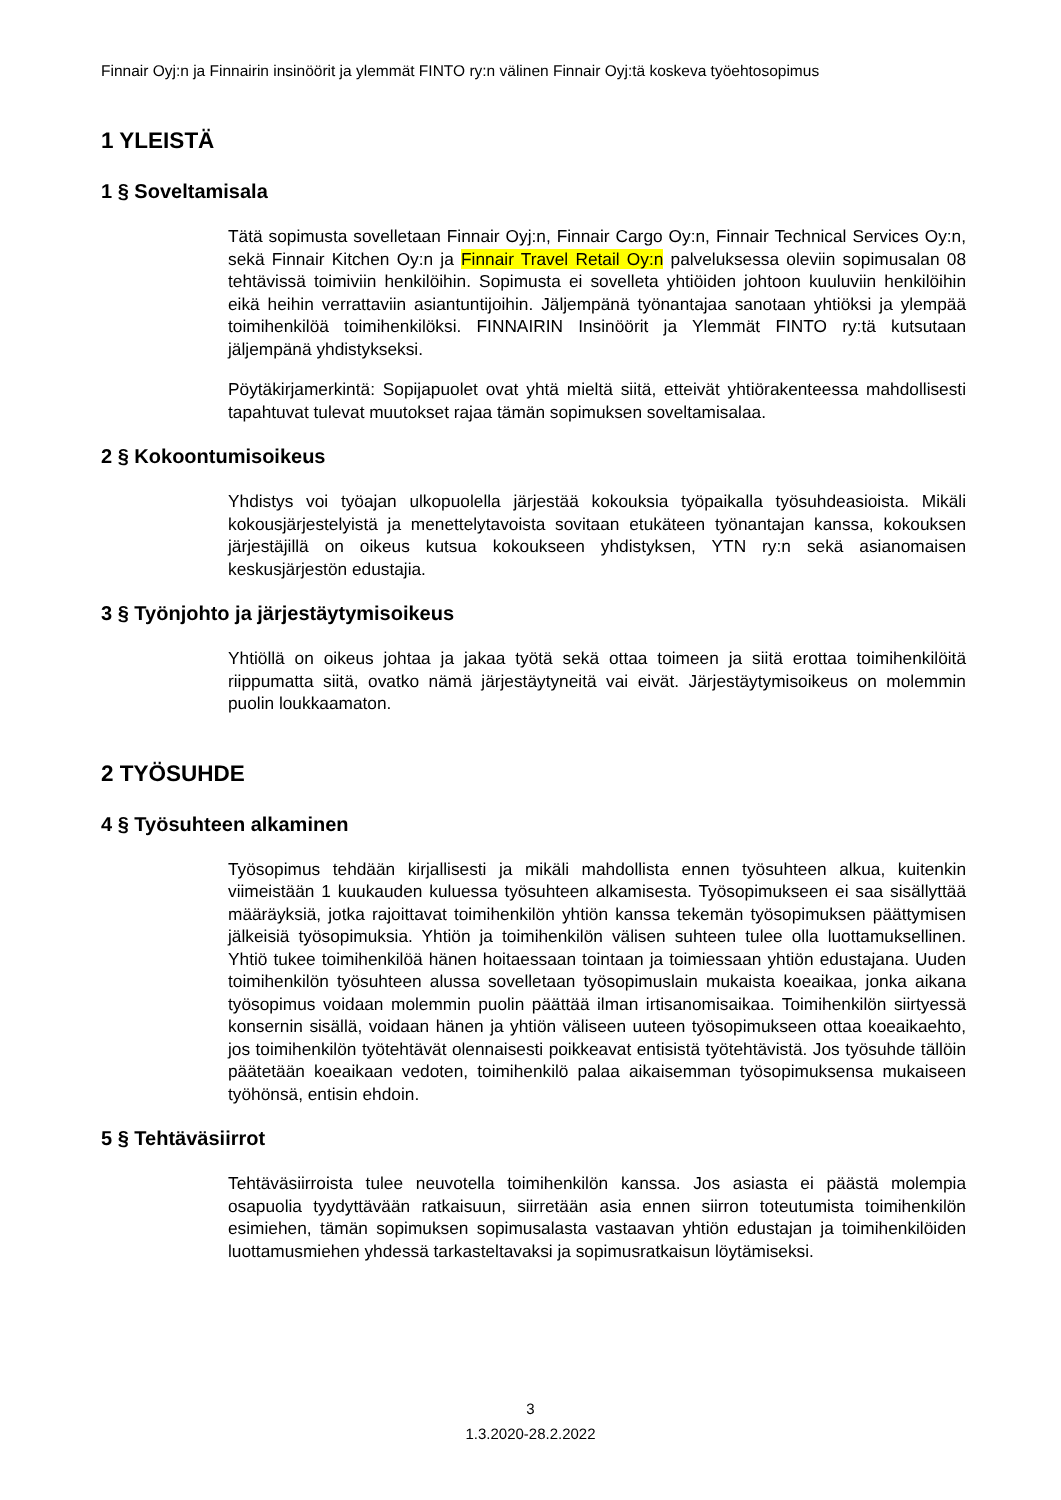Finnair Oyj:n ja Finnairin insinöörit ja ylemmät FINTO ry:n välinen Finnair Oyj:tä koskeva työehtosopimus
1 YLEISTÄ
1 § Soveltamisala
Tätä sopimusta sovelletaan Finnair Oyj:n, Finnair Cargo Oy:n, Finnair Technical Services Oy:n, sekä Finnair Kitchen Oy:n ja Finnair Travel Retail Oy:n palveluksessa oleviin sopimusalan 08 tehtävissä toimiviin henkilöihin. Sopimusta ei sovelleta yhtiöiden johtoon kuuluviin henkilöihin eikä heihin verrattaviin asiantuntijoihin. Jäljempänä työnantajaa sanotaan yhtiöksi ja ylempää toimihenkilöä toimihenkilöksi. FINNAIRIN Insinöörit ja Ylemmät FINTO ry:tä kutsutaan jäljempänä yhdistykseksi.
Pöytäkirjamerkintä: Sopijapuolet ovat yhtä mieltä siitä, etteivät yhtiörakenteessa mahdollisesti tapahtuvat tulevat muutokset rajaa tämän sopimuksen soveltamisalaa.
2 § Kokoontumisoikeus
Yhdistys voi työajan ulkopuolella järjestää kokouksia työpaikalla työsuhdeasioista. Mikäli kokousjärjestelyistä ja menettelytavoista sovitaan etukäteen työnantajan kanssa, kokouksen järjestäjillä on oikeus kutsua kokoukseen yhdistyksen, YTN ry:n sekä asianomaisen keskusjärjestön edustajia.
3 § Työnjohto ja järjestäytymisoikeus
Yhtiöllä on oikeus johtaa ja jakaa työtä sekä ottaa toimeen ja siitä erottaa toimihenkilöitä riippumatta siitä, ovatko nämä järjestäytyneitä vai eivät. Järjestäytymisoikeus on molemmin puolin loukkaamaton.
2 TYÖSUHDE
4 § Työsuhteen alkaminen
Työsopimus tehdään kirjallisesti ja mikäli mahdollista ennen työsuhteen alkua, kuitenkin viimeistään 1 kuukauden kuluessa työsuhteen alkamisesta. Työsopimukseen ei saa sisällyttää määräyksiä, jotka rajoittavat toimihenkilön yhtiön kanssa tekemän työsopimuksen päättymisen jälkeisiä työsopimuksia. Yhtiön ja toimihenkilön välisen suhteen tulee olla luottamuksellinen. Yhtiö tukee toimihenkilöä hänen hoitaessaan tointaan ja toimiessaan yhtiön edustajana. Uuden toimihenkilön työsuhteen alussa sovelletaan työsopimuslain mukaista koeaikaa, jonka aikana työsopimus voidaan molemmin puolin päättää ilman irtisanomisaikaa. Toimihenkilön siirtyessä konsernin sisällä, voidaan hänen ja yhtiön väliseen uuteen työsopimukseen ottaa koeaikaehto, jos toimihenkilön työtehtävät olennaisesti poikkeavat entisistä työtehtävistä. Jos työsuhde tällöin päätetään koeaikaan vedoten, toimihenkilö palaa aikaisemman työsopimuksensa mukaiseen työhönsä, entisin ehdoin.
5 § Tehtäväsiirrot
Tehtäväsiirroista tulee neuvotella toimihenkilön kanssa. Jos asiasta ei päästä molempia osapuolia tyydyttävään ratkaisuun, siirretään asia ennen siirron toteutumista toimihenkilön esimiehen, tämän sopimuksen sopimusalasta vastaavan yhtiön edustajan ja toimihenkilöiden luottamusmiehen yhdessä tarkasteltavaksi ja sopimusratkaisun löytämiseksi.
3
1.3.2020-28.2.2022